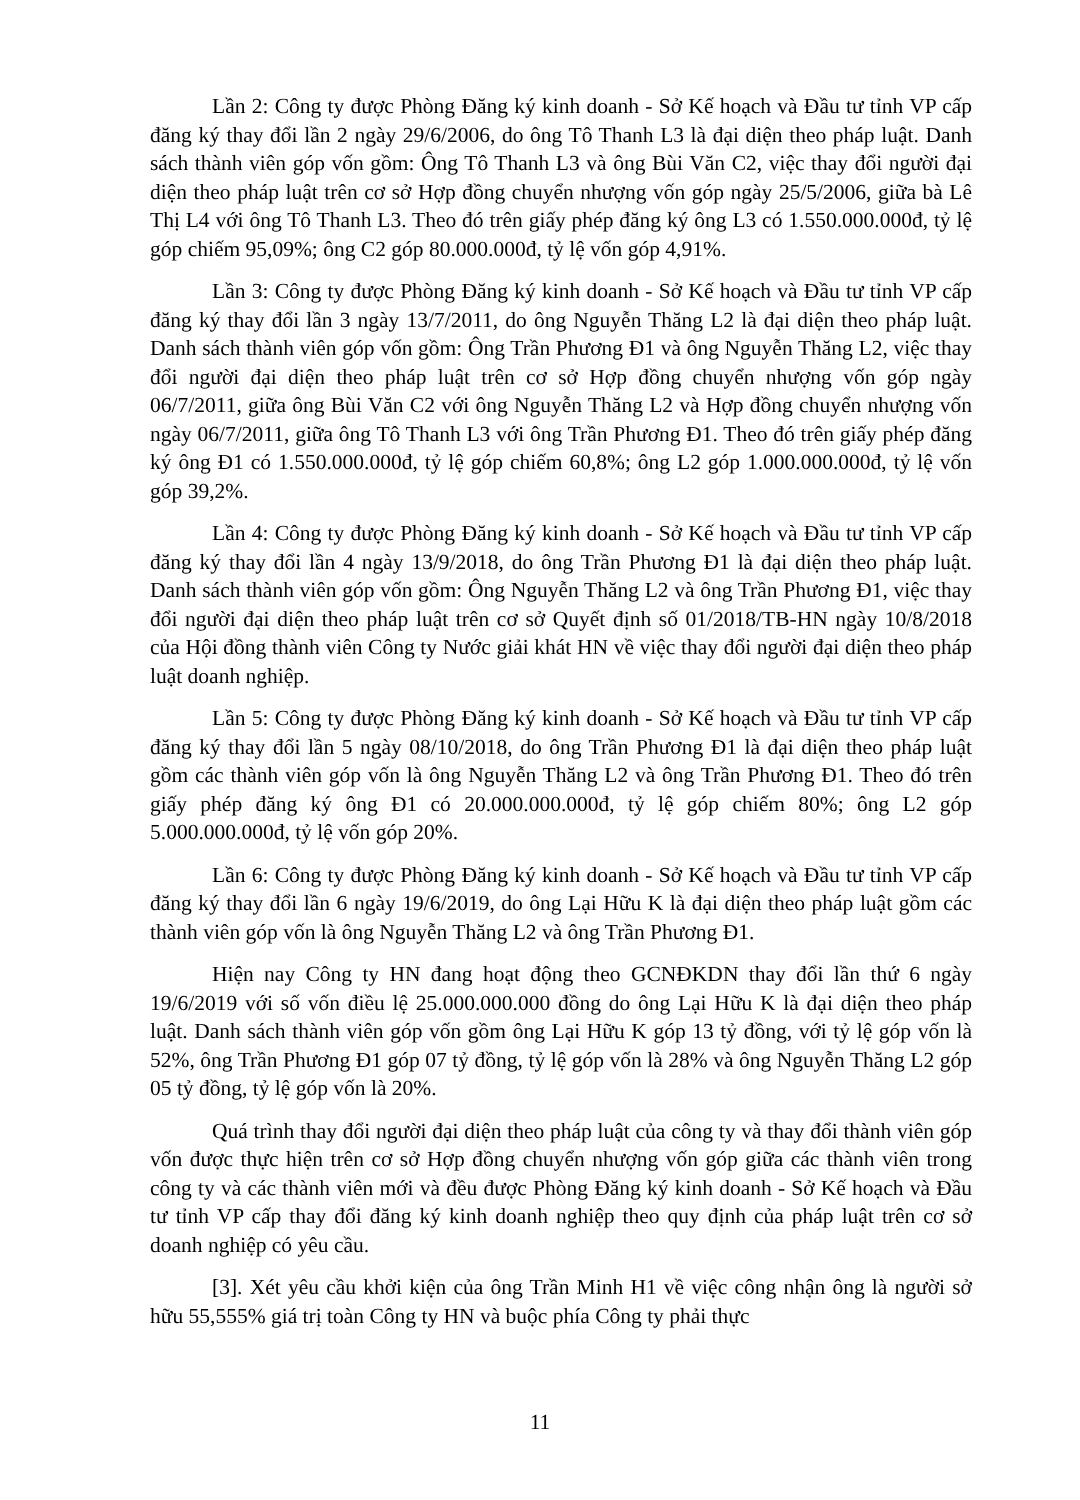Lần 2: Công ty được Phòng Đăng ký kinh doanh - Sở Kế hoạch và Đầu tư tỉnh VP cấp đăng ký thay đổi lần 2 ngày 29/6/2006, do ông Tô Thanh L3 là đại diện theo pháp luật. Danh sách thành viên góp vốn gồm: Ông Tô Thanh L3 và ông Bùi Văn C2, việc thay đổi người đại diện theo pháp luật trên cơ sở Hợp đồng chuyển nhượng vốn góp ngày 25/5/2006, giữa bà Lê Thị L4 với ông Tô Thanh L3. Theo đó trên giấy phép đăng ký ông L3 có 1.550.000.000đ, tỷ lệ góp chiếm 95,09%; ông C2 góp 80.000.000đ, tỷ lệ vốn góp 4,91%.
Lần 3: Công ty được Phòng Đăng ký kinh doanh - Sở Kế hoạch và Đầu tư tỉnh VP cấp đăng ký thay đổi lần 3 ngày 13/7/2011, do ông Nguyễn Thăng L2 là đại diện theo pháp luật. Danh sách thành viên góp vốn gồm: Ông Trần Phương Đ1 và ông Nguyễn Thăng L2, việc thay đổi người đại diện theo pháp luật trên cơ sở Hợp đồng chuyển nhượng vốn góp ngày 06/7/2011, giữa ông Bùi Văn C2 với ông Nguyễn Thăng L2 và Hợp đồng chuyển nhượng vốn ngày 06/7/2011, giữa ông Tô Thanh L3 với ông Trần Phương Đ1. Theo đó trên giấy phép đăng ký ông Đ1 có 1.550.000.000đ, tỷ lệ góp chiếm 60,8%; ông L2 góp 1.000.000.000đ, tỷ lệ vốn góp 39,2%.
Lần 4: Công ty được Phòng Đăng ký kinh doanh - Sở Kế hoạch và Đầu tư tỉnh VP cấp đăng ký thay đổi lần 4 ngày 13/9/2018, do ông Trần Phương Đ1 là đại diện theo pháp luật. Danh sách thành viên góp vốn gồm: Ông Nguyễn Thăng L2 và ông Trần Phương Đ1, việc thay đổi người đại diện theo pháp luật trên cơ sở Quyết định số 01/2018/TB-HN ngày 10/8/2018 của Hội đồng thành viên Công ty Nước giải khát HN về việc thay đổi người đại diện theo pháp luật doanh nghiệp.
Lần 5: Công ty được Phòng Đăng ký kinh doanh - Sở Kế hoạch và Đầu tư tỉnh VP cấp đăng ký thay đổi lần 5 ngày 08/10/2018, do ông Trần Phương Đ1 là đại diện theo pháp luật gồm các thành viên góp vốn là ông Nguyễn Thăng L2 và ông Trần Phương Đ1. Theo đó trên giấy phép đăng ký ông Đ1 có 20.000.000.000đ, tỷ lệ góp chiếm 80%; ông L2 góp 5.000.000.000đ, tỷ lệ vốn góp 20%.
Lần 6: Công ty được Phòng Đăng ký kinh doanh - Sở Kế hoạch và Đầu tư tỉnh VP cấp đăng ký thay đổi lần 6 ngày 19/6/2019, do ông Lại Hữu K là đại diện theo pháp luật gồm các thành viên góp vốn là ông Nguyễn Thăng L2 và ông Trần Phương Đ1.
Hiện nay Công ty HN đang hoạt động theo GCNĐKDN thay đổi lần thứ 6 ngày 19/6/2019 với số vốn điều lệ 25.000.000.000 đồng do ông Lại Hữu K là đại diện theo pháp luật. Danh sách thành viên góp vốn gồm ông Lại Hữu K góp 13 tỷ đồng, với tỷ lệ góp vốn là 52%, ông Trần Phương Đ1 góp 07 tỷ đồng, tỷ lệ góp vốn là 28% và ông Nguyễn Thăng L2 góp 05 tỷ đồng, tỷ lệ góp vốn là 20%.
Quá trình thay đổi người đại diện theo pháp luật của công ty và thay đổi thành viên góp vốn được thực hiện trên cơ sở Hợp đồng chuyển nhượng vốn góp giữa các thành viên trong công ty và các thành viên mới và đều được Phòng Đăng ký kinh doanh - Sở Kế hoạch và Đầu tư tỉnh VP cấp thay đổi đăng ký kinh doanh nghiệp theo quy định của pháp luật trên cơ sở doanh nghiệp có yêu cầu.
[3]. Xét yêu cầu khởi kiện của ông Trần Minh H1 về việc công nhận ông là người sở hữu 55,555% giá trị toàn Công ty HN và buộc phía Công ty phải thực
11